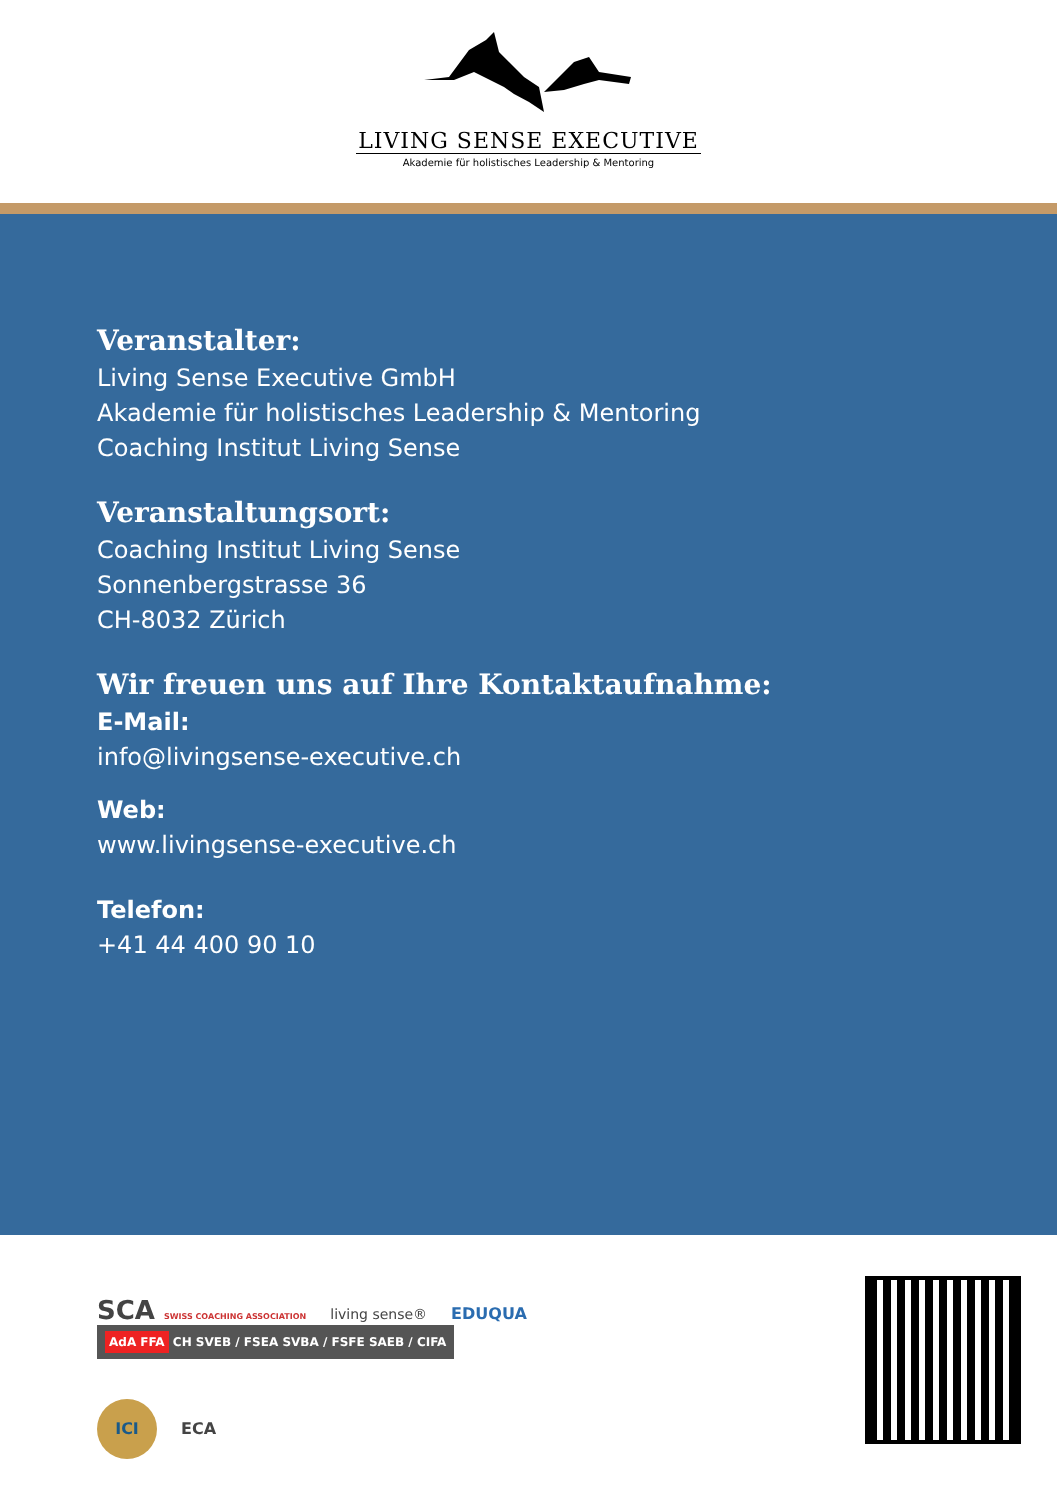LIVING SENSE EXECUTIVE
Akademie für holistisches Leadership & Mentoring
Veranstalter:
Living Sense Executive GmbH
Akademie für holistisches Leadership & Mentoring
Coaching Institut Living Sense
Veranstaltungsort:
Coaching Institut Living Sense
Sonnenbergstrasse 36
CH-8032 Zürich
Wir freuen uns auf Ihre Kontaktaufnahme:
E-Mail:
info@livingsense-executive.ch
Web:
www.livingsense-executive.ch
Telefon:
+41 44 400 90 10
SCA SWISS COACHING ASSOCIATION living sense® EDUQUA AdA FFA CH SVEB / FSEA SVBA / FSFE SAEB / CIFA
ICI ECA